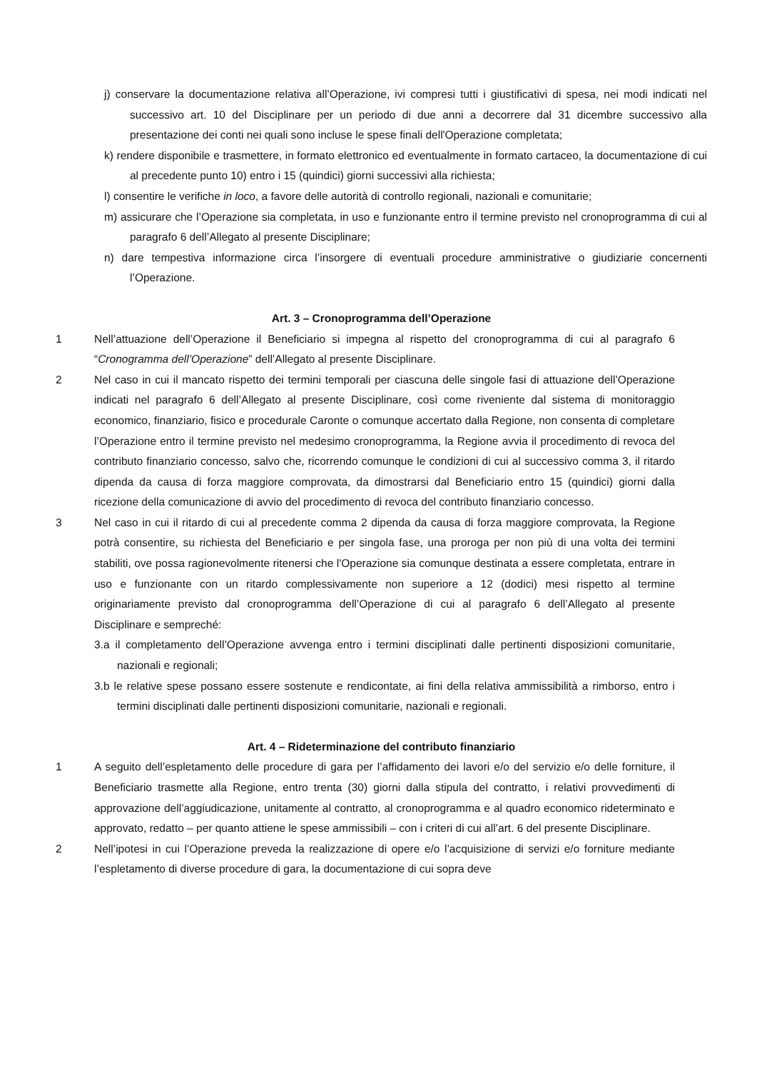j) conservare la documentazione relativa all’Operazione, ivi compresi tutti i giustificativi di spesa, nei modi indicati nel successivo art. 10 del Disciplinare per un periodo di due anni a decorrere dal 31 dicembre successivo alla presentazione dei conti nei quali sono incluse le spese finali dell'Operazione completata;
k) rendere disponibile e trasmettere, in formato elettronico ed eventualmente in formato cartaceo, la documentazione di cui al precedente punto 10) entro i 15 (quindici) giorni successivi alla richiesta;
l) consentire le verifiche in loco, a favore delle autorità di controllo regionali, nazionali e comunitarie;
m) assicurare che l’Operazione sia completata, in uso e funzionante entro il termine previsto nel cronoprogramma di cui al paragrafo 6 dell’Allegato al presente Disciplinare;
n) dare tempestiva informazione circa l’insorgere di eventuali procedure amministrative o giudiziarie concernenti l’Operazione.
Art. 3 – Cronoprogramma dell’Operazione
1 Nell’attuazione dell’Operazione il Beneficiario si impegna al rispetto del cronoprogramma di cui al paragrafo 6 “Cronogramma dell’Operazione” dell’Allegato al presente Disciplinare.
2 Nel caso in cui il mancato rispetto dei termini temporali per ciascuna delle singole fasi di attuazione dell’Operazione indicati nel paragrafo 6 dell’Allegato al presente Disciplinare, così come riveniente dal sistema di monitoraggio economico, finanziario, fisico e procedurale Caronte o comunque accertato dalla Regione, non consenta di completare l’Operazione entro il termine previsto nel medesimo cronoprogramma, la Regione avvia il procedimento di revoca del contributo finanziario concesso, salvo che, ricorrendo comunque le condizioni di cui al successivo comma 3, il ritardo dipenda da causa di forza maggiore comprovata, da dimostrarsi dal Beneficiario entro 15 (quindici) giorni dalla ricezione della comunicazione di avvio del procedimento di revoca del contributo finanziario concesso.
3 Nel caso in cui il ritardo di cui al precedente comma 2 dipenda da causa di forza maggiore comprovata, la Regione potrà consentire, su richiesta del Beneficiario e per singola fase, una proroga per non più di una volta dei termini stabiliti, ove possa ragionevolmente ritenersi che l'Operazione sia comunque destinata a essere completata, entrare in uso e funzionante con un ritardo complessivamente non superiore a 12 (dodici) mesi rispetto al termine originariamente previsto dal cronoprogramma dell’Operazione di cui al paragrafo 6 dell’Allegato al presente Disciplinare e sempreché:
3.a il completamento dell’Operazione avvenga entro i termini disciplinati dalle pertinenti disposizioni comunitarie, nazionali e regionali;
3.b le relative spese possano essere sostenute e rendicontate, ai fini della relativa ammissibilità a rimborso, entro i termini disciplinati dalle pertinenti disposizioni comunitarie, nazionali e regionali.
Art. 4 – Rideterminazione del contributo finanziario
1 A seguito dell’espletamento delle procedure di gara per l’affidamento dei lavori e/o del servizio e/o delle forniture, il Beneficiario trasmette alla Regione, entro trenta (30) giorni dalla stipula del contratto, i relativi provvedimenti di approvazione dell’aggiudicazione, unitamente al contratto, al cronoprogramma e al quadro economico rideterminato e approvato, redatto – per quanto attiene le spese ammissibili – con i criteri di cui all’art. 6 del presente Disciplinare.
2 Nell’ipotesi in cui l’Operazione preveda la realizzazione di opere e/o l’acquisizione di servizi e/o forniture mediante l’espletamento di diverse procedure di gara, la documentazione di cui sopra deve